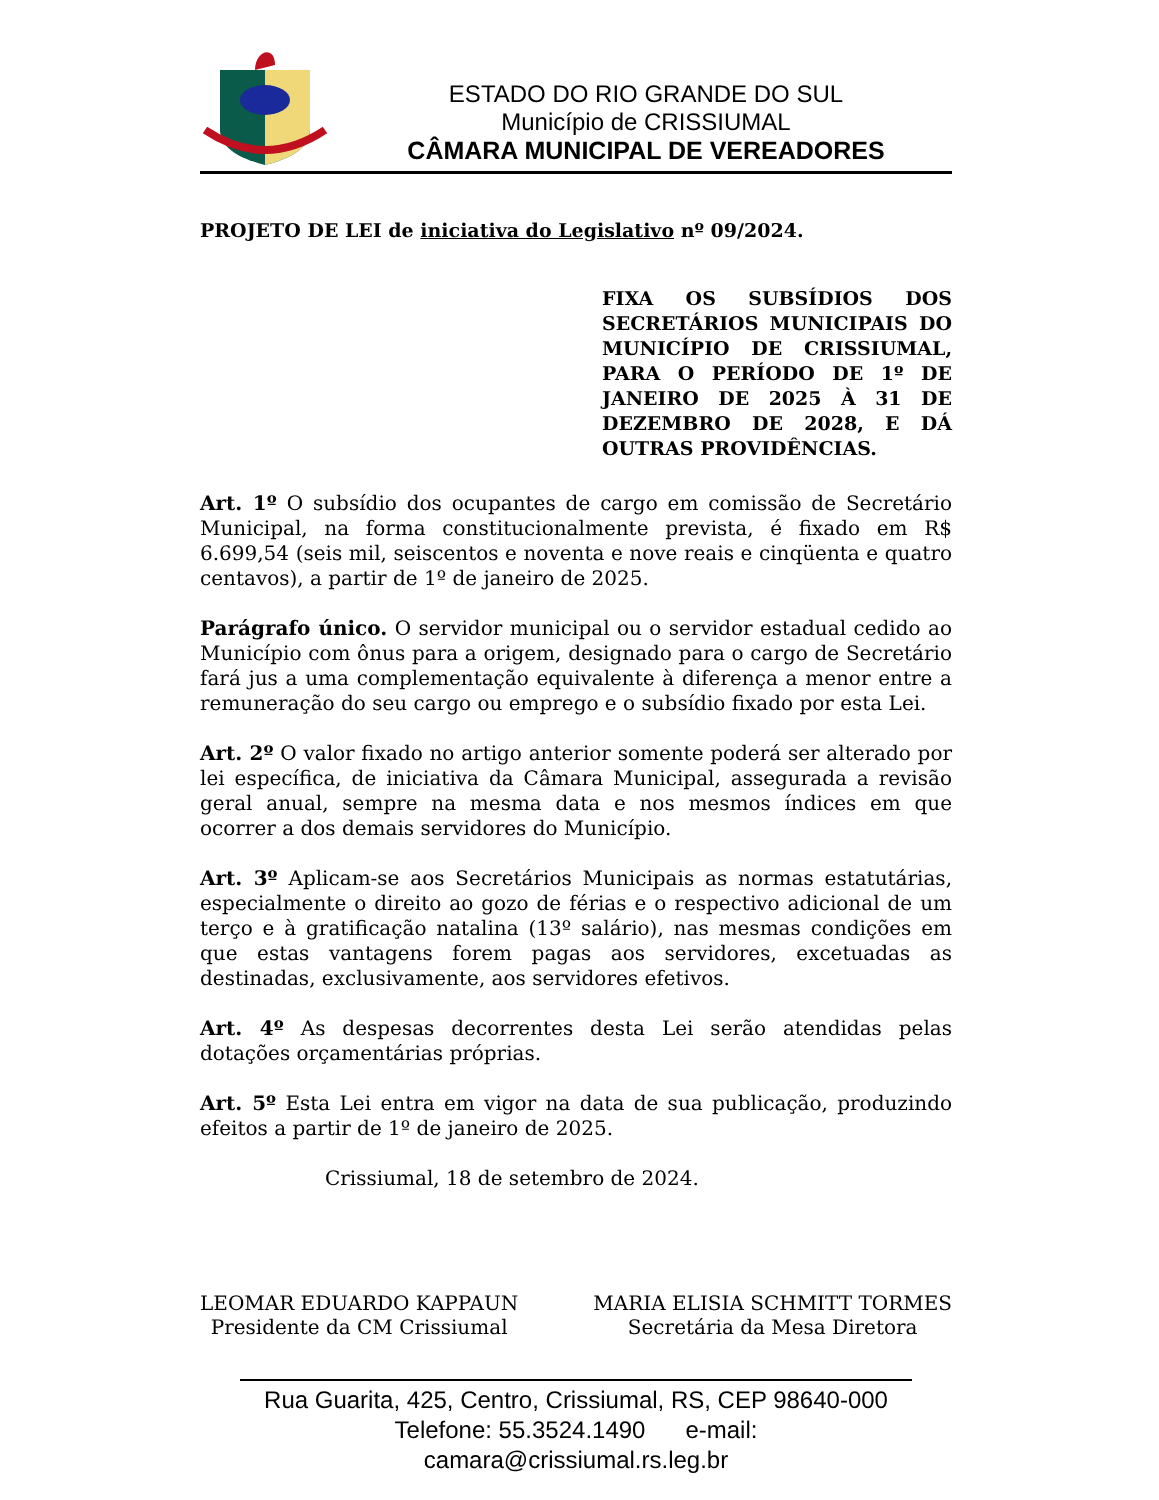ESTADO DO RIO GRANDE DO SUL
Município de CRISSIUMAL
CÂMARA MUNICIPAL DE VEREADORES
PROJETO DE LEI de iniciativa do Legislativo nº 09/2024.
FIXA OS SUBSÍDIOS DOS SECRETÁRIOS MUNICIPAIS DO MUNICÍPIO DE CRISSIUMAL, PARA O PERÍODO DE 1º DE JANEIRO DE 2025 À 31 DE DEZEMBRO DE 2028, E DÁ OUTRAS PROVIDÊNCIAS.
Art. 1º O subsídio dos ocupantes de cargo em comissão de Secretário Municipal, na forma constitucionalmente prevista, é fixado em R$ 6.699,54 (seis mil, seiscentos e noventa e nove reais e cinqüenta e quatro centavos), a partir de 1º de janeiro de 2025.
Parágrafo único. O servidor municipal ou o servidor estadual cedido ao Município com ônus para a origem, designado para o cargo de Secretário fará jus a uma complementação equivalente à diferença a menor entre a remuneração do seu cargo ou emprego e o subsídio fixado por esta Lei.
Art. 2º O valor fixado no artigo anterior somente poderá ser alterado por lei específica, de iniciativa da Câmara Municipal, assegurada a revisão geral anual, sempre na mesma data e nos mesmos índices em que ocorrer a dos demais servidores do Município.
Art. 3º Aplicam-se aos Secretários Municipais as normas estatutárias, especialmente o direito ao gozo de férias e o respectivo adicional de um terço e à gratificação natalina (13º salário), nas mesmas condições em que estas vantagens forem pagas aos servidores, excetuadas as destinadas, exclusivamente, aos servidores efetivos.
Art. 4º As despesas decorrentes desta Lei serão atendidas pelas dotações orçamentárias próprias.
Art. 5º Esta Lei entra em vigor na data de sua publicação, produzindo efeitos a partir de 1º de janeiro de 2025.
Crissiumal, 18 de setembro de 2024.
LEOMAR EDUARDO KAPPAUN
Presidente da CM Crissiumal
MARIA ELISIA SCHMITT TORMES
Secretária da Mesa Diretora
Rua Guarita, 425, Centro, Crissiumal, RS, CEP 98640-000
Telefone: 55.3524.1490 e-mail: camara@crissiumal.rs.leg.br